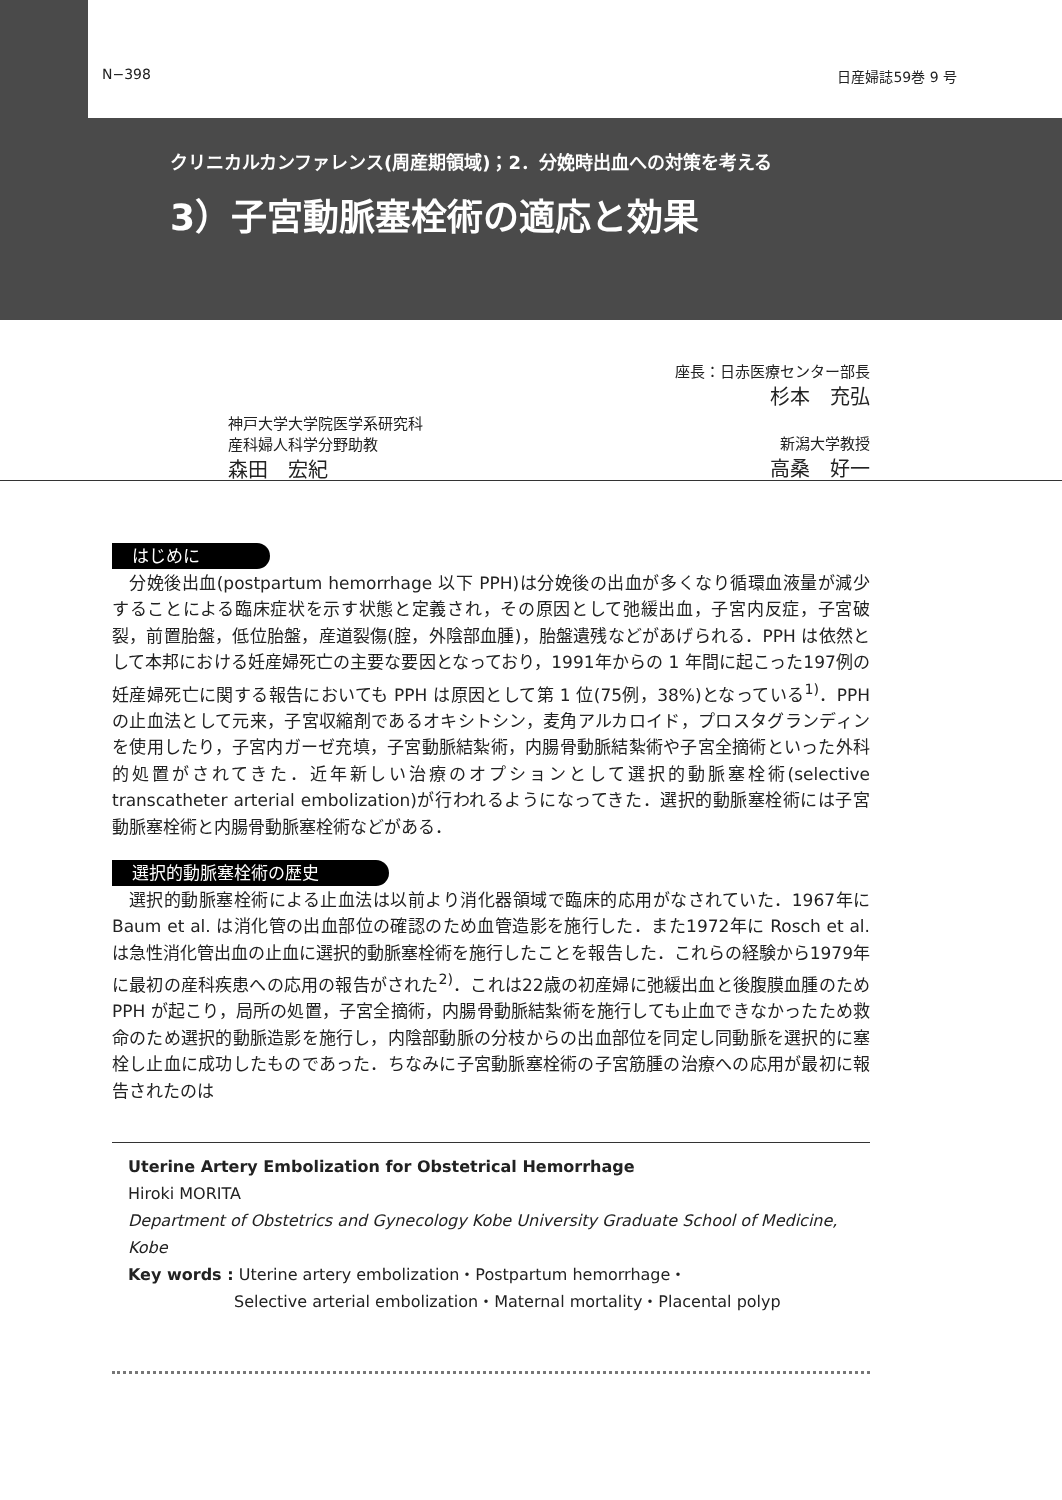N−398 日産婦誌59巻 9 号
クリニカルカンファレンス(周産期領域)；2．分娩時出血への対策を考える
3）子宮動脈塞栓術の適応と効果
座長：日赤医療センター部長
杉本　充弘
神戸大学大学院医学系研究科
産科婦人科学分野助教
森田　宏紀
新潟大学教授
高桑　好一
はじめに
分娩後出血(postpartum hemorrhage 以下 PPH)は分娩後の出血が多くなり循環血液量が減少することによる臨床症状を示す状態と定義され，その原因として弛緩出血，子宮内反症，子宮破裂，前置胎盤，低位胎盤，産道裂傷(腟，外陰部血腫)，胎盤遺残などがあげられる．PPH は依然として本邦における妊産婦死亡の主要な要因となっており，1991年からの 1 年間に起こった197例の妊産婦死亡に関する報告においても PPH は原因として第 1 位(75例，38%)となっている<sup>1)</sup>．PPH の止血法として元来，子宮収縮剤であるオキシトシン，麦角アルカロイド，プロスタグランディンを使用したり，子宮内ガーゼ充填，子宮動脈結紮術，内腸骨動脈結紮術や子宮全摘術といった外科的処置がされてきた．近年新しい治療のオプションとして選択的動脈塞栓術(selective transcatheter arterial embolization)が行われるようになってきた．選択的動脈塞栓術には子宮動脈塞栓術と内腸骨動脈塞栓術などがある．
選択的動脈塞栓術の歴史
選択的動脈塞栓術による止血法は以前より消化器領域で臨床的応用がなされていた．1967年に Baum et al. は消化管の出血部位の確認のため血管造影を施行した．また1972年に Rosch et al. は急性消化管出血の止血に選択的動脈塞栓術を施行したことを報告した．これらの経験から1979年に最初の産科疾患への応用の報告がされた<sup>2)</sup>．これは22歳の初産婦に弛緩出血と後腹膜血腫のため PPH が起こり，局所の処置，子宮全摘術，内腸骨動脈結紮術を施行しても止血できなかったため救命のため選択的動脈造影を施行し，内陰部動脈の分枝からの出血部位を同定し同動脈を選択的に塞栓し止血に成功したものであった．ちなみに子宮動脈塞栓術の子宮筋腫の治療への応用が最初に報告されたのは
Uterine Artery Embolization for Obstetrical Hemorrhage
Hiroki MORITA
Department of Obstetrics and Gynecology Kobe University Graduate School of Medicine, Kobe
Key words : Uterine artery embolization・Postpartum hemorrhage・
Selective arterial embolization・Maternal mortality・Placental polyp